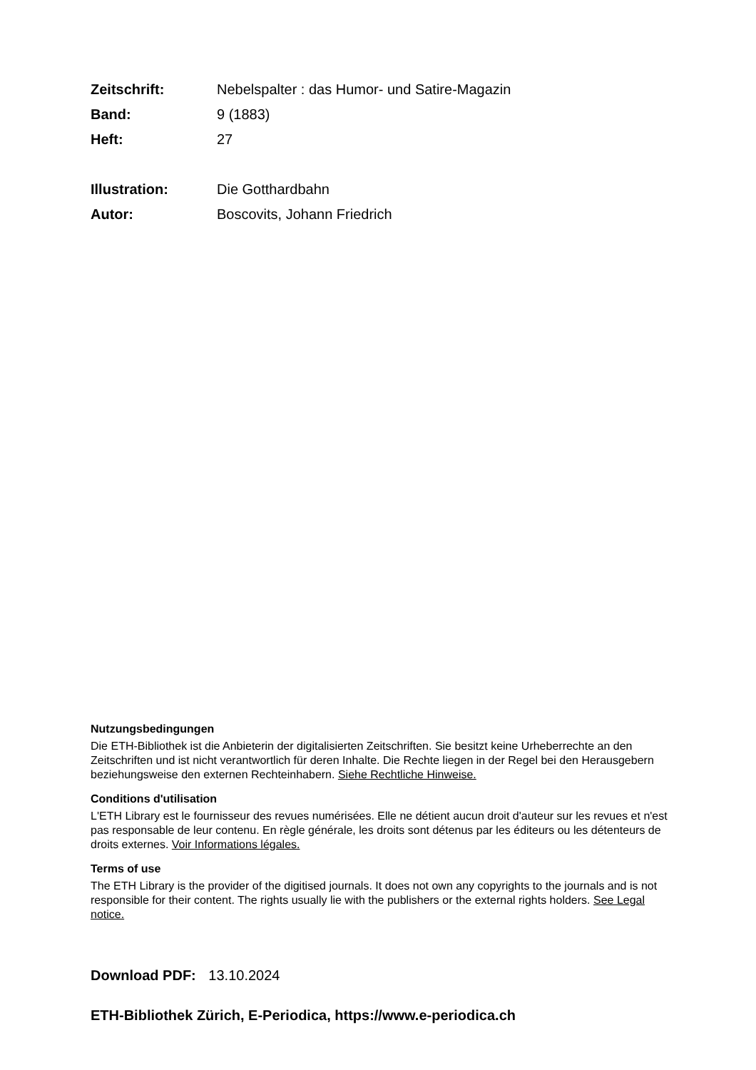Zeitschrift: Nebelspalter : das Humor- und Satire-Magazin
Band: 9 (1883)
Heft: 27
Illustration: Die Gotthardbahn
Autor: Boscovits, Johann Friedrich
Nutzungsbedingungen
Die ETH-Bibliothek ist die Anbieterin der digitalisierten Zeitschriften. Sie besitzt keine Urheberrechte an den Zeitschriften und ist nicht verantwortlich für deren Inhalte. Die Rechte liegen in der Regel bei den Herausgebern beziehungsweise den externen Rechteinhabern. Siehe Rechtliche Hinweise.
Conditions d'utilisation
L'ETH Library est le fournisseur des revues numérisées. Elle ne détient aucun droit d'auteur sur les revues et n'est pas responsable de leur contenu. En règle générale, les droits sont détenus par les éditeurs ou les détenteurs de droits externes. Voir Informations légales.
Terms of use
The ETH Library is the provider of the digitised journals. It does not own any copyrights to the journals and is not responsible for their content. The rights usually lie with the publishers or the external rights holders. See Legal notice.
Download PDF: 13.10.2024
ETH-Bibliothek Zürich, E-Periodica, https://www.e-periodica.ch